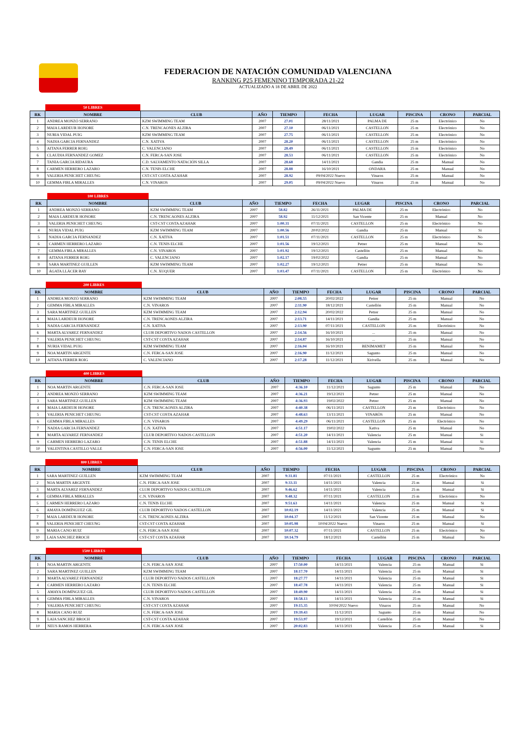FEDERACION DE NATACIÓN COMUNIDAD VALENCIANA
RANKING P25 FEMENINO TEMPORADA 21-22
ACTUALIZADO A 18 DE ABRIL DE 2022
| | 50 LIBRES | | | | | | | | |
| RK | NOMBRE | CLUB | AÑO | TIEMPO | FECHA | LUGAR | PISCINA | CRONO | PARCIAL |
| 1 | ANDREA MONZÓ SERRANO | KZM SWIMMING TEAM | 2007 | 27.01 | 28/11/2021 | PALMA DE | 25 m | Electrónico | No |
| 2 | MAIA LARDEUR HONORE | C.N. TRENCAONES ALZIRA | 2007 | 27.10 | 06/11/2021 | CASTELLON | 25 m | Electrónico | No |
| 3 | NURIA VIDAL PUIG | KZM SWIMMING TEAM | 2007 | 27.75 | 06/11/2021 | CASTELLON | 25 m | Electrónico | No |
| 4 | NADIA GARCIA FERNANDEZ | C.N. XATIVA | 2007 | 28.20 | 06/11/2021 | CASTELLON | 25 m | Electrónico | No |
| 5 | AITANA FERRER ROIG | C. VALENCIANO | 2007 | 28.49 | 06/11/2021 | CASTELLON | 25 m | Electrónico | No |
| 6 | CLAUDIA FERNANDEZ GOMEZ | C.N. FERCA-SAN JOSE | 2007 | 28.53 | 06/11/2021 | CASTELLON | 25 m | Electrónico | No |
| 7 | TANIA GARCIA RIDAURA | C.D. SALVAMENTO NATACIÓN SILLA | 2007 | 28.68 | 14/11/2021 | Gandia | 25 m | Manual | No |
| 8 | CARMEN HERRERO LAZARO | C.N. TENIS ELCHE | 2007 | 28.88 | 16/10/2021 | ONDARA | 25 m | Manual | No |
| 9 | VALERIA PENICHET CHEUNG | CST-CST COSTA AZAHAR | 2007 | 28.92 | 09/04/2022 Nuevo | Vinaros | 25 m | Manual | No |
| 10 | GEMMA FIBLA MIRALLES | C.N. VINAROS | 2007 | 29.05 | 09/04/2022 Nuevo | Vinaros | 25 m | Manual | No |
| | 100 LIBRES | | | | | | | | |
| RK | NOMBRE | CLUB | AÑO | TIEMPO | FECHA | LUGAR | PISCINA | CRONO | PARCIAL |
| 1 | ANDREA MONZÓ SERRANO | KZM SWIMMING TEAM | 2007 | 58.82 | 26/11/2021 | PALMA DE | 25 m | Electrónico | No |
| 2 | MAIA LARDEUR HONORE | C.N. TRENCAONES ALZIRA | 2007 | 58.92 | 11/12/2021 | San Vicente | 25 m | Manual | No |
| 3 | VALERIA PENICHET CHEUNG | CST-CST COSTA AZAHAR | 2007 | 1:00.31 | 07/11/2021 | CASTELLON | 25 m | Electrónico | No |
| 4 | NURIA VIDAL PUIG | KZM SWIMMING TEAM | 2007 | 1:00.56 | 20/02/2022 | Gandia | 25 m | Manual | Si |
| 5 | NADIA GARCIA FERNANDEZ | C.N. XATIVA | 2007 | 1:01.51 | 07/11/2021 | CASTELLON | 25 m | Electrónico | No |
| 6 | CARMEN HERRERO LAZARO | C.N. TENIS ELCHE | 2007 | 1:01.56 | 19/12/2021 | Petrer | 25 m | Manual | No |
| 7 | GEMMA FIBLA MIRALLES | C.N. VINAROS | 2007 | 1:01.92 | 19/12/2021 | Castellón | 25 m | Manual | No |
| 8 | AITANA FERRER ROIG | C. VALENCIANO | 2007 | 1:02.17 | 19/02/2022 | Gandia | 25 m | Manual | No |
| 9 | SARA MARTINEZ GUILLEN | KZM SWIMMING TEAM | 2007 | 1:02.27 | 19/12/2021 | Petrer | 25 m | Manual | No |
| 10 | ÁGATA LLÁCER BAY | C.N. XUQUER | 2007 | 1:03.47 | 07/11/2021 | CASTELLON | 25 m | Electrónico | No |
| | 200 LIBRES | | | | | | | | |
| RK | NOMBRE | CLUB | AÑO | TIEMPO | FECHA | LUGAR | PISCINA | CRONO | PARCIAL |
| 1 | ANDREA MONZÓ SERRANO | KZM SWIMMING TEAM | 2007 | 2:08.55 | 20/02/2022 | Petrer | 25 m | Manual | No |
| 2 | GEMMA FIBLA MIRALLES | C.N. VINAROS | 2007 | 2:11.90 | 18/12/2021 | Castellón | 25 m | Manual | No |
| 3 | SARA MARTINEZ GUILLEN | KZM SWIMMING TEAM | 2007 | 2:12.94 | 20/02/2022 | Petrer | 25 m | Manual | No |
| 4 | MAIA LARDEUR HONORE | C.N. TRENCAONES ALZIRA | 2007 | 2:13.71 | 14/11/2021 | Gandia | 25 m | Manual | No |
| 5 | NADIA GARCIA FERNANDEZ | C.N. XATIVA | 2007 | 2:13.90 | 07/11/2021 | CASTELLON | 25 m | Electrónico | No |
| 6 | MARTA ALVAREZ FERNANDEZ | CLUB DEPORTIVO NADOS CASTELLON | 2007 | 2:14.56 | 16/10/2021 | ... | 25 m | Manual | No |
| 7 | VALERIA PENICHET CHEUNG | CST-CST COSTA AZAHAR | 2007 | 2:14.87 | 16/10/2021 | ... | 25 m | Manual | No |
| 8 | NURIA VIDAL PUIG | KZM SWIMMING TEAM | 2007 | 2:16.04 | 16/10/2021 | BENIMAMET | 25 m | Manual | No |
| 9 | NOA MARTIN ARGENTE | C.N. FERCA-SAN JOSE | 2007 | 2:16.90 | 11/12/2021 | Sagunto | 25 m | Manual | No |
| 10 | AITANA FERRER ROIG | C. VALENCIANO | 2007 | 2:17.28 | 11/12/2021 | Xirivella | 25 m | Manual | No |
| | 400 LIBRES | | | | | | | | |
| RK | NOMBRE | CLUB | AÑO | TIEMPO | FECHA | LUGAR | PISCINA | CRONO | PARCIAL |
| 1 | NOA MARTIN ARGENTE | C.N. FERCA-SAN JOSE | 2007 | 4:36.10 | 11/12/2021 | Sagunto | 25 m | Manual | No |
| 2 | ANDREA MONZÓ SERRANO | KZM SWIMMING TEAM | 2007 | 4:36.21 | 19/12/2021 | Petrer | 25 m | Manual | No |
| 3 | SARA MARTINEZ GUILLEN | KZM SWIMMING TEAM | 2007 | 4:36.93 | 19/02/2022 | Petrer | 25 m | Manual | No |
| 4 | MAIA LARDEUR HONORE | C.N. TRENCAONES ALZIRA | 2007 | 4:40.38 | 06/11/2021 | CASTELLON | 25 m | Electrónico | No |
| 5 | VALERIA PENICHET CHEUNG | CST-CST COSTA AZAHAR | 2007 | 4:48.63 | 13/11/2021 | VINARÒS | 25 m | Manual | No |
| 6 | GEMMA FIBLA MIRALLES | C.N. VINAROS | 2007 | 4:49.29 | 06/11/2021 | CASTELLON | 25 m | Electrónico | No |
| 7 | NADIA GARCIA FERNANDEZ | C.N. XATIVA | 2007 | 4:51.17 | 19/02/2022 | Xativa | 25 m | Manual | No |
| 8 | MARTA ALVAREZ FERNANDEZ | CLUB DEPORTIVO NADOS CASTELLON | 2007 | 4:51.20 | 14/11/2021 | Valencia | 25 m | Manual | Si |
| 9 | CARMEN HERRERO LAZARO | C.N. TENIS ELCHE | 2007 | 4:51.88 | 14/11/2021 | Valencia | 25 m | Manual | Si |
| 10 | VALENTINA CASTILLO VALLE | C.N. FERCA-SAN JOSE | 2007 | 4:56.00 | 11/12/2021 | Sagunto | 25 m | Manual | No |
| | 800 LIBRES | | | | | | | | |
| RK | NOMBRE | CLUB | AÑO | TIEMPO | FECHA | LUGAR | PISCINA | CRONO | PARCIAL |
| 1 | SARA MARTINEZ GUILLEN | KZM SWIMMING TEAM | 2007 | 9:31.81 | 07/11/2021 | CASTELLON | 25 m | Electrónico | No |
| 2 | NOA MARTIN ARGENTE | C.N. FERCA-SAN JOSE | 2007 | 9:33.11 | 14/11/2021 | Valencia | 25 m | Manual | Si |
| 3 | MARTA ALVAREZ FERNANDEZ | CLUB DEPORTIVO NADOS CASTELLON | 2007 | 9:46.62 | 14/11/2021 | Valencia | 25 m | Manual | Si |
| 4 | GEMMA FIBLA MIRALLES | C.N. VINAROS | 2007 | 9:48.32 | 07/11/2021 | CASTELLON | 25 m | Electrónico | No |
| 5 | CARMEN HERRERO LAZARO | C.N. TENIS ELCHE | 2007 | 9:51.63 | 14/11/2021 | Valencia | 25 m | Manual | Si |
| 6 | AMAYA DOMÍNGUEZ GIL | CLUB DEPORTIVO NADOS CASTELLON | 2007 | 10:02.19 | 14/11/2021 | Valencia | 25 m | Manual | Si |
| 7 | MAIA LARDEUR HONORE | C.N. TRENCAONES ALZIRA | 2007 | 10:04.37 | 11/12/2021 | San Vicente | 25 m | Manual | No |
| 8 | VALERIA PENICHET CHEUNG | CST-CST COSTA AZAHAR | 2007 | 10:05.98 | 10/04/2022 Nuevo | Vinaros | 25 m | Manual | Si |
| 9 | MARIA CANO RUIZ | C.N. FERCA-SAN JOSE | 2007 | 10:07.32 | 07/11/2021 | CASTELLON | 25 m | Electrónico | No |
| 10 | LAIA SANCHEZ BROCH | CST-CST COSTA AZAHAR | 2007 | 10:14.79 | 18/12/2021 | Castellón | 25 m | Manual | No |
| | 1500 LIBRES | | | | | | | | |
| RK | NOMBRE | CLUB | AÑO | TIEMPO | FECHA | LUGAR | PISCINA | CRONO | PARCIAL |
| 1 | NOA MARTIN ARGENTE | C.N. FERCA-SAN JOSE | 2007 | 17:50.00 | 14/11/2021 | Valencia | 25 m | Manual | Si |
| 2 | SARA MARTINEZ GUILLEN | KZM SWIMMING TEAM | 2007 | 18:17.70 | 14/11/2021 | Valencia | 25 m | Manual | Si |
| 3 | MARTA ALVAREZ FERNANDEZ | CLUB DEPORTIVO NADOS CASTELLON | 2007 | 18:27.77 | 14/11/2021 | Valencia | 25 m | Manual | Si |
| 4 | CARMEN HERRERO LAZARO | C.N. TENIS ELCHE | 2007 | 18:47.78 | 14/11/2021 | Valencia | 25 m | Manual | Si |
| 5 | AMAYA DOMÍNGUEZ GIL | CLUB DEPORTIVO NADOS CASTELLON | 2007 | 18:49.90 | 14/11/2021 | Valencia | 25 m | Manual | Si |
| 6 | GEMMA FIBLA MIRALLES | C.N. VINAROS | 2007 | 18:58.13 | 14/11/2021 | Valencia | 25 m | Manual | Si |
| 7 | VALERIA PENICHET CHEUNG | CST-CST COSTA AZAHAR | 2007 | 19:15.35 | 10/04/2022 Nuevo | Vinaros | 25 m | Manual | No |
| 8 | MARIA CANO RUIZ | C.N. FERCA-SAN JOSE | 2007 | 19:39.43 | 11/12/2021 | Sagunto | 25 m | Manual | No |
| 9 | LAIA SANCHEZ BROCH | CST-CST COSTA AZAHAR | 2007 | 19:53.97 | 19/12/2021 | Castellón | 25 m | Manual | No |
| 10 | NEUS RAMOS HERRERA | C.N. FERCA-SAN JOSE | 2007 | 20:02.83 | 14/11/2021 | Valencia | 25 m | Manual | Si |